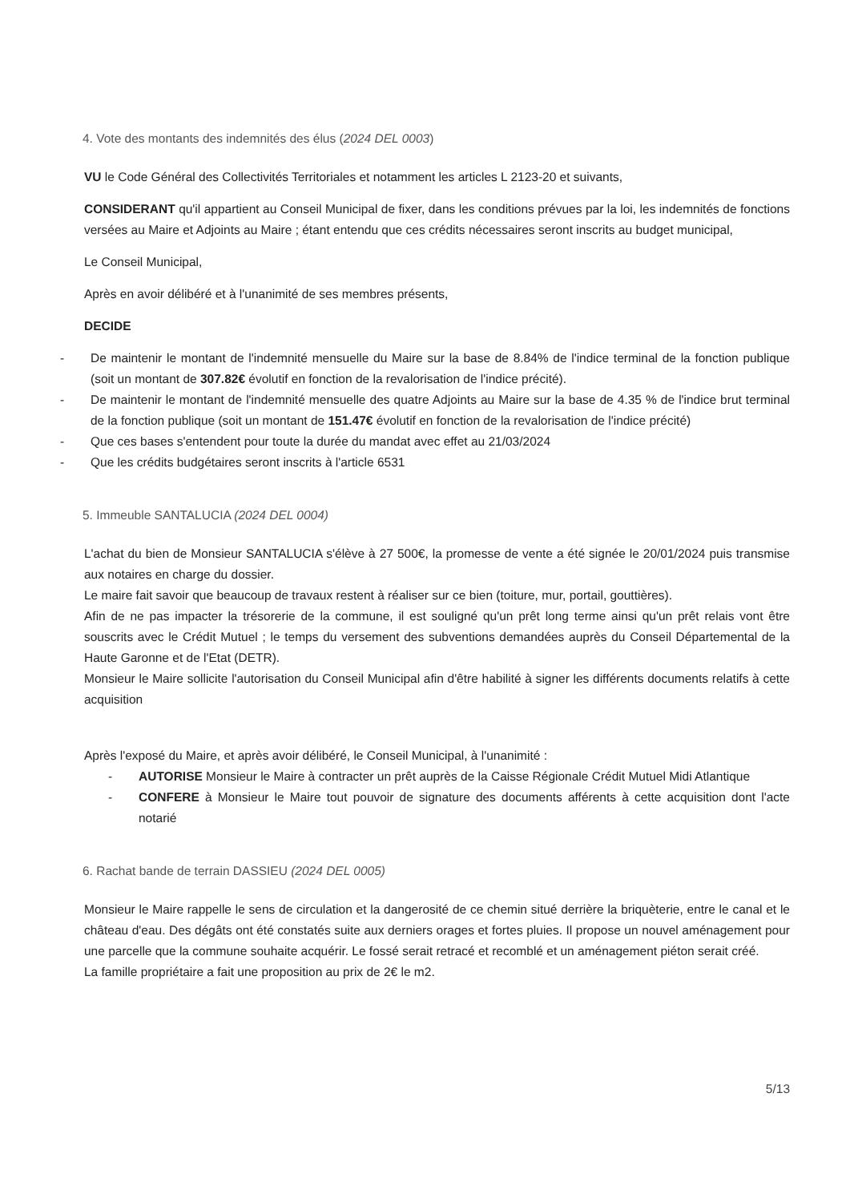4. Vote des montants des indemnités des élus (2024 DEL 0003)
VU le Code Général des Collectivités Territoriales et notamment les articles L 2123-20 et suivants,
CONSIDERANT qu'il appartient au Conseil Municipal de fixer, dans les conditions prévues par la loi, les indemnités de fonctions versées au Maire et Adjoints au Maire ; étant entendu que ces crédits nécessaires seront inscrits au budget municipal,
Le Conseil Municipal,
Après en avoir délibéré et à l'unanimité de ses membres présents,
DECIDE
- De maintenir le montant de l'indemnité mensuelle du Maire sur la base de 8.84% de l'indice terminal de la fonction publique (soit un montant de 307.82€ évolutif en fonction de la revalorisation de l'indice précité).
- De maintenir le montant de l'indemnité mensuelle des quatre Adjoints au Maire sur la base de 4.35 % de l'indice brut terminal de la fonction publique (soit un montant de 151.47€ évolutif en fonction de la revalorisation de l'indice précité)
- Que ces bases s'entendent pour toute la durée du mandat avec effet au 21/03/2024
- Que les crédits budgétaires seront inscrits à l'article 6531
5. Immeuble SANTALUCIA (2024 DEL 0004)
L'achat du bien de Monsieur SANTALUCIA s'élève à 27 500€, la promesse de vente a été signée le 20/01/2024 puis transmise aux notaires en charge du dossier.
Le maire fait savoir que beaucoup de travaux restent à réaliser sur ce bien (toiture, mur, portail, gouttières).
Afin de ne pas impacter la trésorerie de la commune, il est souligné qu'un prêt long terme ainsi qu'un prêt relais vont être souscrits avec le Crédit Mutuel ; le temps du versement des subventions demandées auprès du Conseil Départemental de la Haute Garonne et de l'Etat (DETR).
Monsieur le Maire sollicite l'autorisation du Conseil Municipal afin d'être habilité à signer les différents documents relatifs à cette acquisition
Après l'exposé du Maire, et après avoir délibéré, le Conseil Municipal, à l'unanimité :
- AUTORISE Monsieur le Maire à contracter un prêt auprès de la Caisse Régionale Crédit Mutuel Midi Atlantique
- CONFERE à Monsieur le Maire tout pouvoir de signature des documents afférents à cette acquisition dont l'acte notarié
6. Rachat bande de terrain DASSIEU (2024 DEL 0005)
Monsieur le Maire rappelle le sens de circulation et la dangerosité de ce chemin situé derrière la briquèterie, entre le canal et le château d'eau. Des dégâts ont été constatés suite aux derniers orages et fortes pluies. Il propose un nouvel aménagement pour une parcelle que la commune souhaite acquérir. Le fossé serait retracé et recomblé et un aménagement piéton serait créé.
La famille propriétaire a fait une proposition au prix de 2€ le m2.
5/13